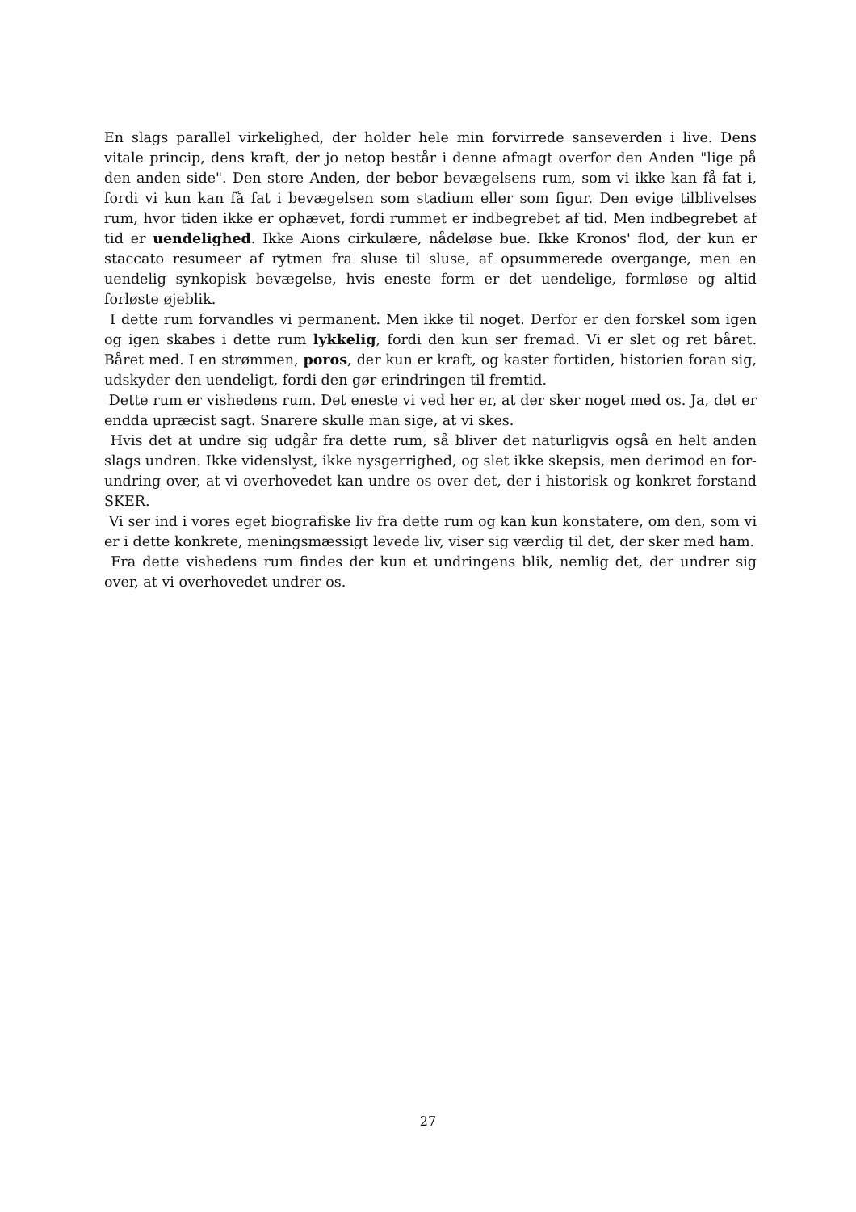En slags parallel virkelighed, der holder hele min forvirrede sanseverden i live. Dens vitale princip, dens kraft, der jo netop består i denne afmagt overfor den Anden "lige på den anden side". Den store Anden, der bebor bevægelsens rum, som vi ikke kan få fat i, fordi vi kun kan få fat i bevægelsen som stadium eller som figur. Den evige tilblivelses rum, hvor tiden ikke er ophævet, fordi rummet er indbegrebet af tid. Men indbegrebet af tid er uendelighed. Ikke Aions cirkulære, nådeløse bue. Ikke Kronos' flod, der kun er staccato resumeer af rytmen fra sluse til sluse, af opsummerede overgange, men en uendelig synkopisk bevægelse, hvis eneste form er det uendelige, formløse og altid forløste øjeblik.
I dette rum forvandles vi permanent. Men ikke til noget. Derfor er den forskel som igen og igen skabes i dette rum lykkelig, fordi den kun ser fremad. Vi er slet og ret båret. Båret med. I en strømmen, poros, der kun er kraft, og kaster fortiden, historien foran sig, udskyder den uendeligt, fordi den gør erindringen til fremtid.
Dette rum er vishedens rum. Det eneste vi ved her er, at der sker noget med os. Ja, det er endda upræcist sagt. Snarere skulle man sige, at vi skes.
Hvis det at undre sig udgår fra dette rum, så bliver det naturligvis også en helt anden slags undren. Ikke videnslyst, ikke nysgerrighed, og slet ikke skepsis, men derimod en for-undring over, at vi overhovedet kan undre os over det, der i historisk og konkret forstand SKER.
Vi ser ind i vores eget biografiske liv fra dette rum og kan kun konstatere, om den, som vi er i dette konkrete, meningsmæssigt levede liv, viser sig værdig til det, der sker med ham.
Fra dette vishedens rum findes der kun et undringens blik, nemlig det, der undrer sig over, at vi overhovedet undrer os.
27